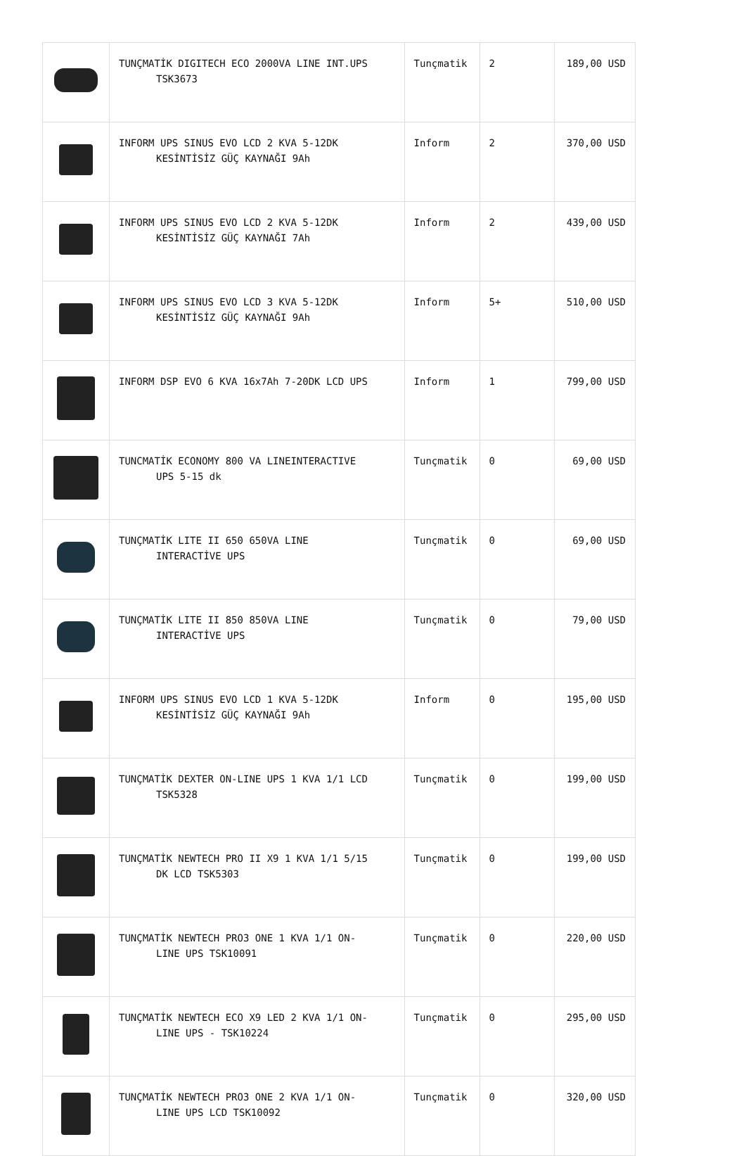| | TUNÇMATİK DIGITECH ECO 2000VA LINE INT.UPS TSK3673 | Tunçmatik | 2 | 189,00 USD |
| | INFORM UPS SINUS EVO LCD 2 KVA 5-12DK KESİNTİSİZ GÜÇ KAYNAĞI 9Ah | Inform | 2 | 370,00 USD |
| | INFORM UPS SINUS EVO LCD 2 KVA 5-12DK KESİNTİSİZ GÜÇ KAYNAĞI 7Ah | Inform | 2 | 439,00 USD |
| | INFORM UPS SINUS EVO LCD 3 KVA 5-12DK KESİNTİSİZ GÜÇ KAYNAĞI 9Ah | Inform | 5+ | 510,00 USD |
| | INFORM DSP EVO 6 KVA 16x7Ah 7-20DK LCD UPS | Inform | 1 | 799,00 USD |
| | TUNCMATİK ECONOMY 800 VA LINEINTERACTIVE UPS 5-15 dk | Tunçmatik | 0 | 69,00 USD |
| | TUNÇMATİK LITE II 650 650VA LINE INTERACTİVE UPS | Tunçmatik | 0 | 69,00 USD |
| | TUNÇMATİK LITE II 850 850VA LINE INTERACTİVE UPS | Tunçmatik | 0 | 79,00 USD |
| | INFORM UPS SINUS EVO LCD 1 KVA 5-12DK KESİNTİSİZ GÜÇ KAYNAĞI 9Ah | Inform | 0 | 195,00 USD |
| | TUNÇMATİK DEXTER ON-LINE UPS 1 KVA 1/1 LCD TSK5328 | Tunçmatik | 0 | 199,00 USD |
| | TUNÇMATİK NEWTECH PRO II X9 1 KVA 1/1 5/15 DK LCD TSK5303 | Tunçmatik | 0 | 199,00 USD |
| | TUNÇMATİK NEWTECH PRO3 ONE 1 KVA 1/1 ON- LINE UPS TSK10091 | Tunçmatik | 0 | 220,00 USD |
| | TUNÇMATİK NEWTECH ECO X9 LED 2 KVA 1/1 ON- LINE UPS - TSK10224 | Tunçmatik | 0 | 295,00 USD |
| | TUNÇMATİK NEWTECH PRO3 ONE 2 KVA 1/1 ON- LINE UPS LCD TSK10092 | Tunçmatik | 0 | 320,00 USD |